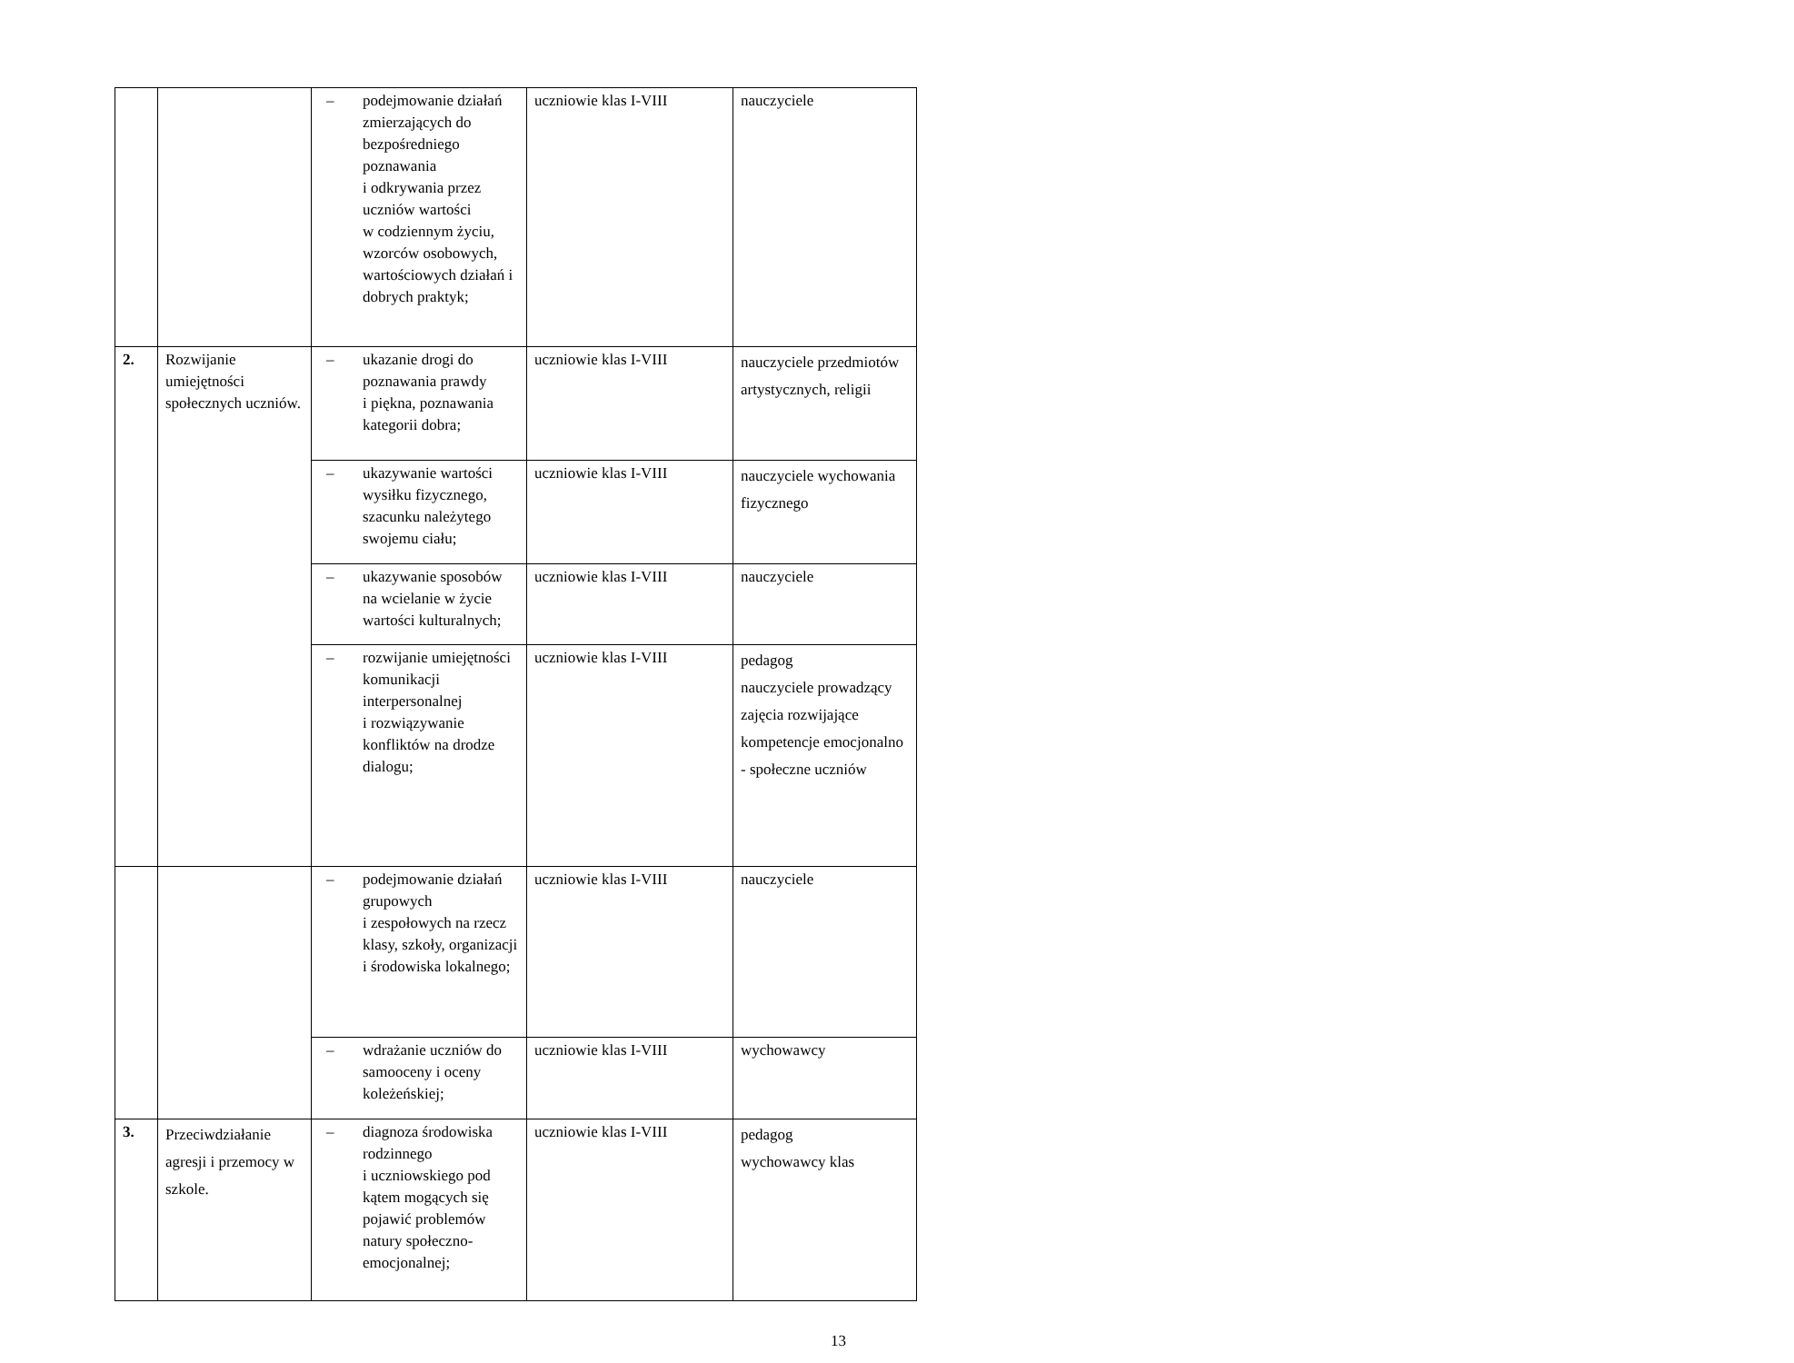| | | – podejmowanie działań zmierzających do bezpośredniego poznawania i odkrywania przez uczniów wartości w codziennym życiu, wzorców osobowych, wartościowych działań i dobrych praktyk; | uczniowie klas I-VIII | nauczyciele |
| 2. | Rozwijanie umiejętności społecznych uczniów. | – ukazanie drogi do poznawania prawdy i piękna, poznawania kategorii dobra; | uczniowie klas I-VIII | nauczyciele przedmiotów artystycznych, religii |
| | | – ukazywanie wartości wysiłku fizycznego, szacunku należytego swojemu ciału; | uczniowie klas I-VIII | nauczyciele wychowania fizycznego |
| | | – ukazywanie sposobów na wcielanie w życie wartości kulturalnych; | uczniowie klas I-VIII | nauczyciele |
| | | – rozwijanie umiejętności komunikacji interpersonalnej i rozwiązywanie konfliktów na drodze dialogu; | uczniowie klas I-VIII | pedagog nauczyciele prowadzący zajęcia rozwijające kompetencje emocjonalno - społeczne uczniów |
| | | – podejmowanie działań grupowych i zespołowych na rzecz klasy, szkoły, organizacji i środowiska lokalnego; | uczniowie klas I-VIII | nauczyciele |
| | | – wdrażanie uczniów do samooceny i oceny koleżeńskiej; | uczniowie klas I-VIII | wychowawcy |
| 3. | Przeciwdziałanie agresji i przemocy w szkole. | – diagnoza środowiska rodzinnego i uczniowskiego pod kątem mogących się pojawić problemów natury społeczno-emocjonalnej; | uczniowie klas I-VIII | pedagog wychowawcy klas |
13